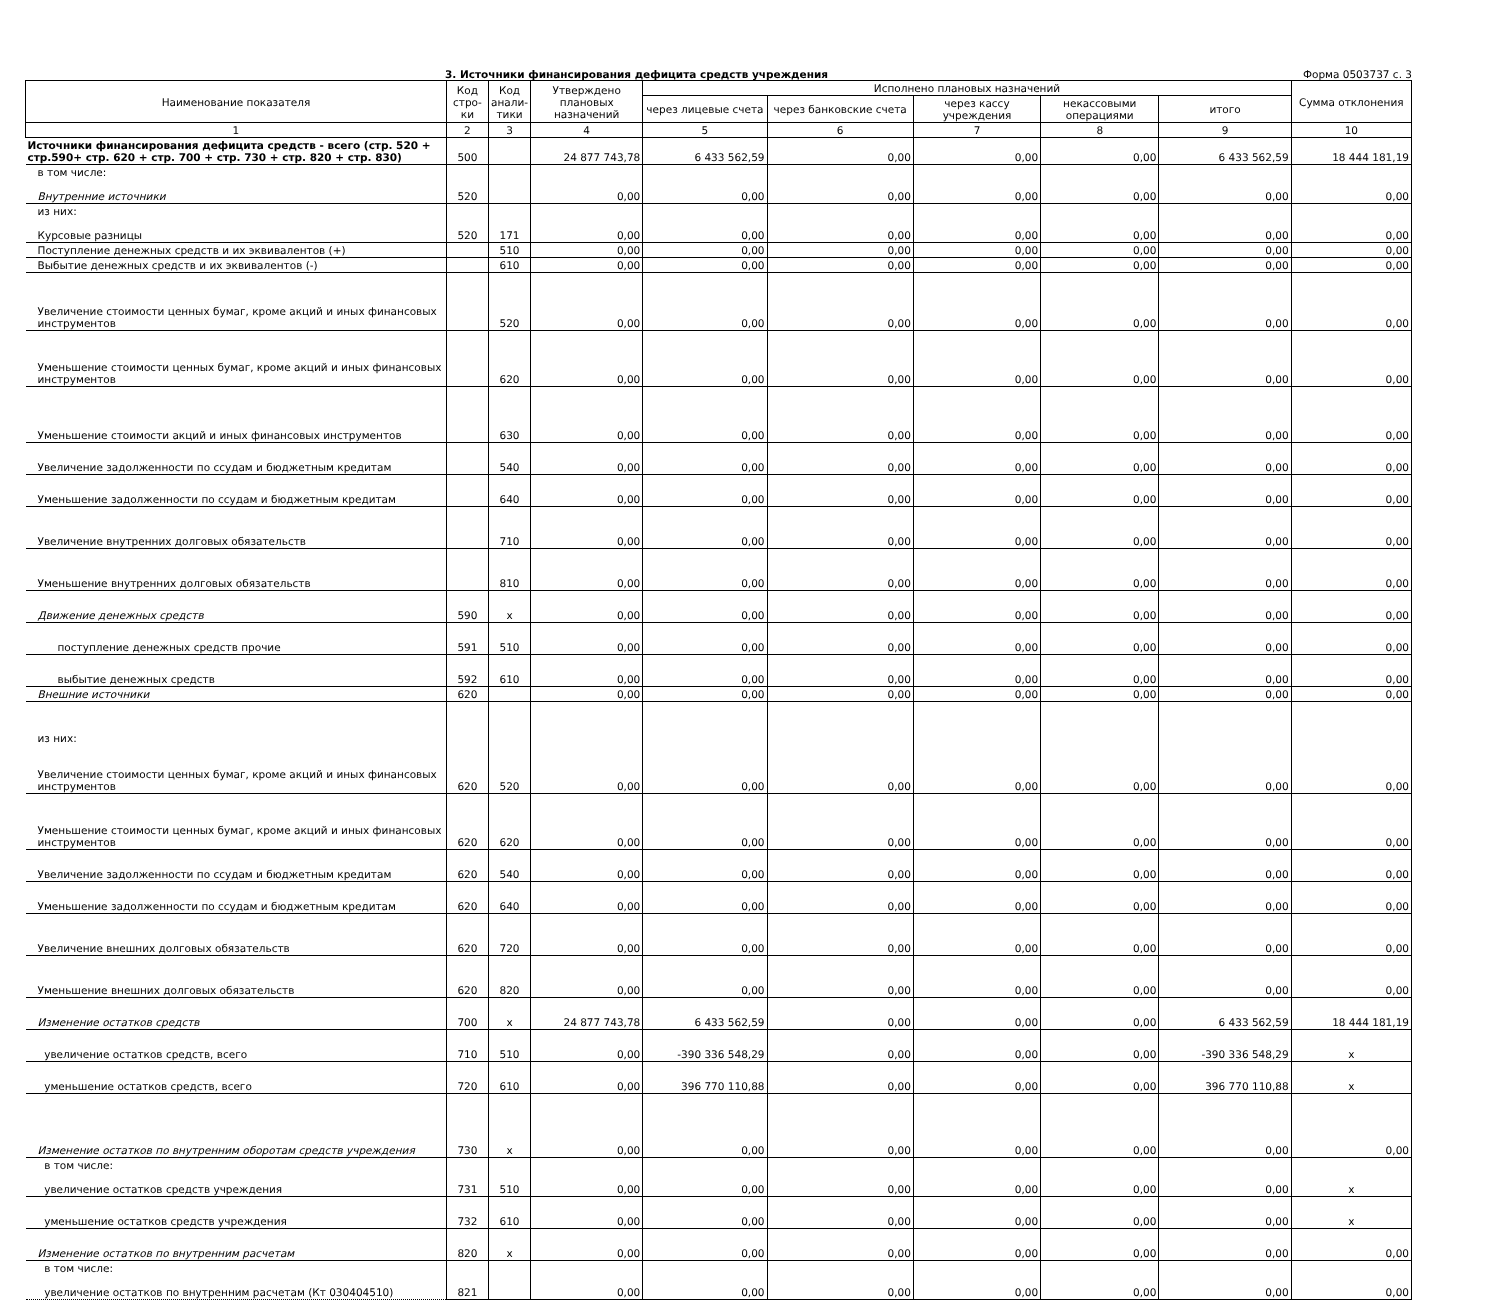3. Источники финансирования дефицита средств учреждения Форма 0503737 с. 3
| Наименование показателя | Код стро-ки | Код анали-тики | Утверждено плановых назначений | Исполнено плановых назначений | | | | | Сумма отклонения |
| --- | --- | --- | --- | --- | --- | --- | --- | --- | --- |
| | | | | через лицевые счета | через банковские счета | через кассу учреждения | некассовыми операциями | итого | |
| 1 | 2 | 3 | 4 | 5 | 6 | 7 | 8 | 9 | 10 |
| Источники финансирования дефицита средств - всего (стр. 520 + стр.590+ стр. 620 + стр. 700 + стр. 730 + стр. 820 + стр. 830) | 500 | | 24 877 743,78 | 6 433 562,59 | 0,00 | 0,00 | 0,00 | 6 433 562,59 | 18 444 181,19 |
| в том числе: Внутренние источники | 520 | | 0,00 | 0,00 | 0,00 | 0,00 | 0,00 | 0,00 | 0,00 |
| из них: Курсовые разницы | 520 | 171 | 0,00 | 0,00 | 0,00 | 0,00 | 0,00 | 0,00 | 0,00 |
| Поступление денежных средств и их эквивалентов (+) | | 510 | 0,00 | 0,00 | 0,00 | 0,00 | 0,00 | 0,00 | 0,00 |
| Выбытие денежных средств и их эквивалентов (-) | | 610 | 0,00 | 0,00 | 0,00 | 0,00 | 0,00 | 0,00 | 0,00 |
| Увеличение стоимости ценных бумаг, кроме акций и иных финансовых инструментов | | 520 | 0,00 | 0,00 | 0,00 | 0,00 | 0,00 | 0,00 | 0,00 |
| Уменьшение стоимости ценных бумаг, кроме акций и иных финансовых инструментов | | 620 | 0,00 | 0,00 | 0,00 | 0,00 | 0,00 | 0,00 | 0,00 |
| Уменьшение стоимости акций и иных финансовых инструментов | | 630 | 0,00 | 0,00 | 0,00 | 0,00 | 0,00 | 0,00 | 0,00 |
| Увеличение задолженности по ссудам и бюджетным кредитам | | 540 | 0,00 | 0,00 | 0,00 | 0,00 | 0,00 | 0,00 | 0,00 |
| Уменьшение задолженности по ссудам и бюджетным кредитам | | 640 | 0,00 | 0,00 | 0,00 | 0,00 | 0,00 | 0,00 | 0,00 |
| Увеличение внутренних долговых обязательств | | 710 | 0,00 | 0,00 | 0,00 | 0,00 | 0,00 | 0,00 | 0,00 |
| Уменьшение внутренних долговых обязательств | | 810 | 0,00 | 0,00 | 0,00 | 0,00 | 0,00 | 0,00 | 0,00 |
| Движение денежных средств | 590 | x | 0,00 | 0,00 | 0,00 | 0,00 | 0,00 | 0,00 | 0,00 |
| поступление денежных средств прочие | 591 | 510 | 0,00 | 0,00 | 0,00 | 0,00 | 0,00 | 0,00 | 0,00 |
| выбытие денежных средств | 592 | 610 | 0,00 | 0,00 | 0,00 | 0,00 | 0,00 | 0,00 | 0,00 |
| Внешние источники | 620 | | 0,00 | 0,00 | 0,00 | 0,00 | 0,00 | 0,00 | 0,00 |
| из них: Увеличение стоимости ценных бумаг, кроме акций и иных финансовых инструментов | 620 | 520 | 0,00 | 0,00 | 0,00 | 0,00 | 0,00 | 0,00 | 0,00 |
| Уменьшение стоимости ценных бумаг, кроме акций и иных финансовых инструментов | 620 | 620 | 0,00 | 0,00 | 0,00 | 0,00 | 0,00 | 0,00 | 0,00 |
| Увеличение задолженности по ссудам и бюджетным кредитам | 620 | 540 | 0,00 | 0,00 | 0,00 | 0,00 | 0,00 | 0,00 | 0,00 |
| Уменьшение задолженности по ссудам и бюджетным кредитам | 620 | 640 | 0,00 | 0,00 | 0,00 | 0,00 | 0,00 | 0,00 | 0,00 |
| Увеличение внешних долговых обязательств | 620 | 720 | 0,00 | 0,00 | 0,00 | 0,00 | 0,00 | 0,00 | 0,00 |
| Уменьшение внешних долговых обязательств | 620 | 820 | 0,00 | 0,00 | 0,00 | 0,00 | 0,00 | 0,00 | 0,00 |
| Изменение остатков средств | 700 | x | 24 877 743,78 | 6 433 562,59 | 0,00 | 0,00 | 0,00 | 6 433 562,59 | 18 444 181,19 |
| увеличение остатков средств, всего | 710 | 510 | 0,00 | -390 336 548,29 | 0,00 | 0,00 | 0,00 | -390 336 548,29 | x |
| уменьшение остатков средств, всего | 720 | 610 | 0,00 | 396 770 110,88 | 0,00 | 0,00 | 0,00 | 396 770 110,88 | x |
| Изменение остатков по внутренним оборотам средств учреждения | 730 | x | 0,00 | 0,00 | 0,00 | 0,00 | 0,00 | 0,00 | 0,00 |
| в том числе: увеличение остатков средств учреждения | 731 | 510 | 0,00 | 0,00 | 0,00 | 0,00 | 0,00 | 0,00 | x |
| уменьшение остатков средств учреждения | 732 | 610 | 0,00 | 0,00 | 0,00 | 0,00 | 0,00 | 0,00 | x |
| Изменение остатков по внутренним расчетам | 820 | x | 0,00 | 0,00 | 0,00 | 0,00 | 0,00 | 0,00 | 0,00 |
| в том числе: увеличение остатков по внутренним расчетам (Кт 030404510) | 821 | | 0,00 | 0,00 | 0,00 | 0,00 | 0,00 | 0,00 | 0,00 |